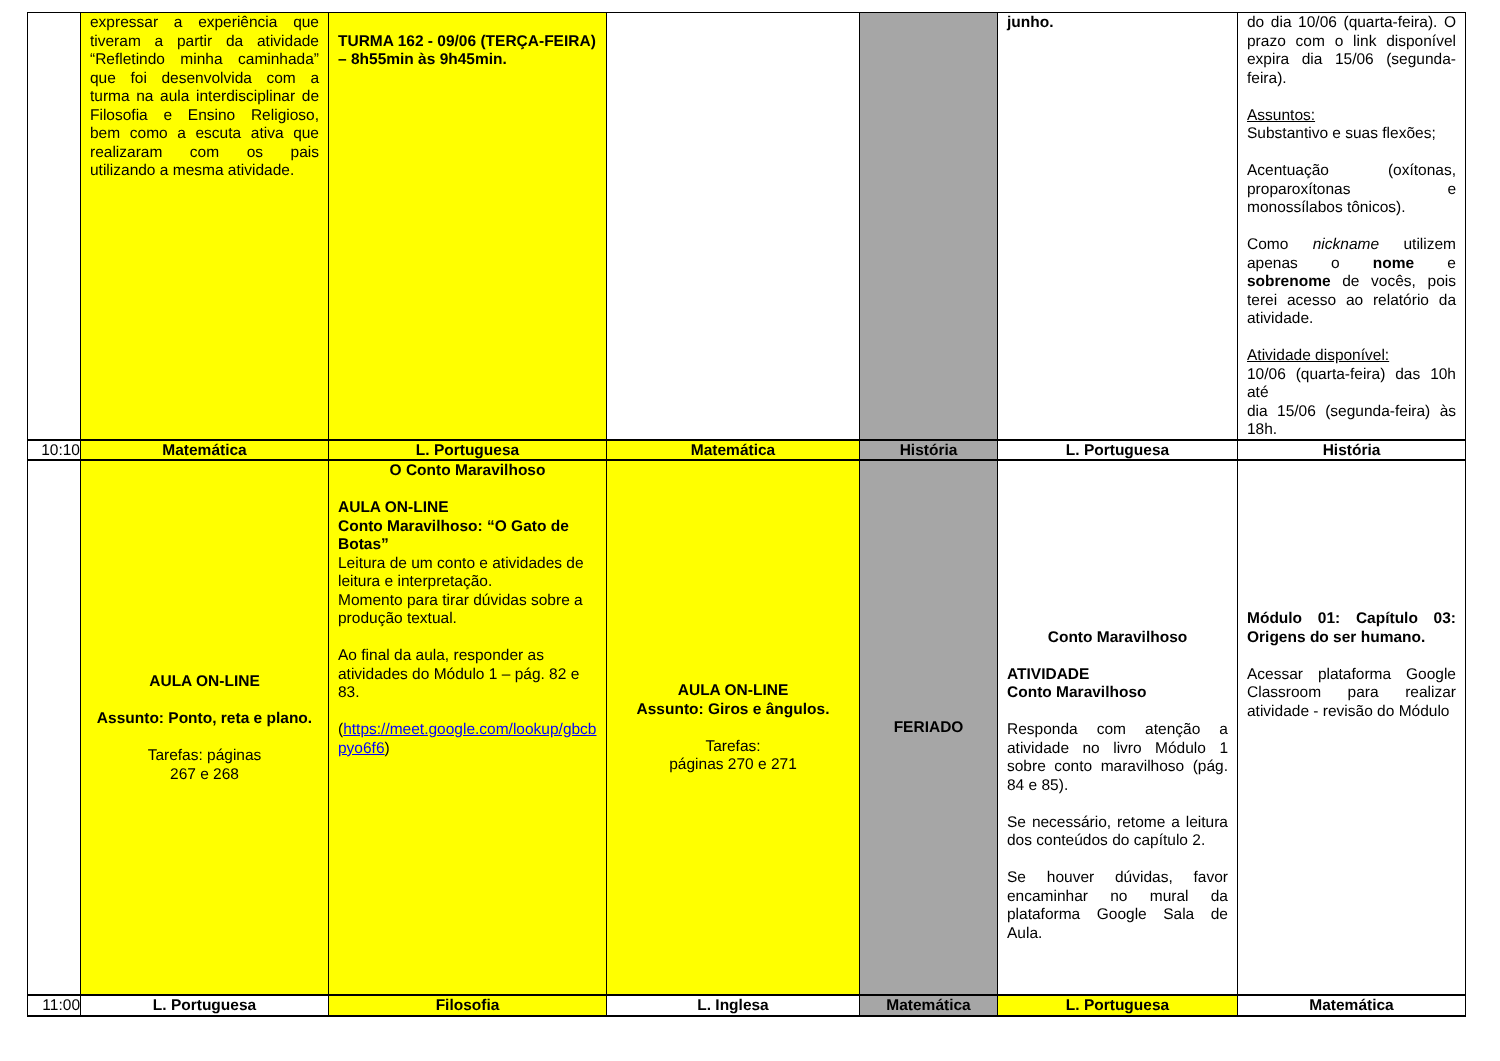| | expressar a experiência que tiveram a partir da atividade “Refletindo minha caminhada” que foi desenvolvida com a turma na aula interdisciplinar de Filosofia e Ensino Religioso, bem como a escuta ativa que realizaram com os pais utilizando a mesma atividade. | TURMA 162 - 09/06 (TERÇA-FEIRA) – 8h55min às 9h45min. | | | junho. | do dia 10/06 (quarta-feira). O prazo com o link disponível expira dia 15/06 (segunda-feira). Assuntos: Substantivo e suas flexões; Acentuação (oxítonas, proparoxítonas e monossílabos tônicos). Como nickname utilizem apenas o nome e sobrenome de vocês, pois terei acesso ao relatório da atividade. Atividade disponível: 10/06 (quarta-feira) das 10h até dia 15/06 (segunda-feira) às 18h. |
| 10:10 | Matemática | L. Portuguesa | Matemática | História | L. Portuguesa | História |
| | AULA ON-LINE Assunto: Ponto, reta e plano. Tarefas: páginas 267 e 268 | O Conto Maravilhoso AULA ON-LINE Conto Maravilhoso: “O Gato de Botas” Leitura de um conto e atividades de leitura e interpretação. Momento para tirar dúvidas sobre a produção textual. Ao final da aula, responder as atividades do Módulo 1 – pág. 82 e 83. ( https://meet.google.com/lookup/gbcb pyo6f6 ) | AULA ON-LINE Assunto: Giros e ângulos. Tarefas: páginas 270 e 271 | FERIADO | Conto Maravilhoso ATIVIDADE Conto Maravilhoso Responda com atenção a atividade no livro Módulo 1 sobre conto maravilhoso (pág. 84 e 85). Se necessário, retome a leitura dos conteúdos do capítulo 2. Se houver dúvidas, favor encaminhar no mural da plataforma Google Sala de Aula. | Módulo 01: Capítulo 03: Origens do ser humano. Acessar plataforma Google Classroom para realizar atividade - revisão do Módulo |
| 11:00 | L. Portuguesa | Filosofia | L. Inglesa | Matemática | L. Portuguesa | Matemática |